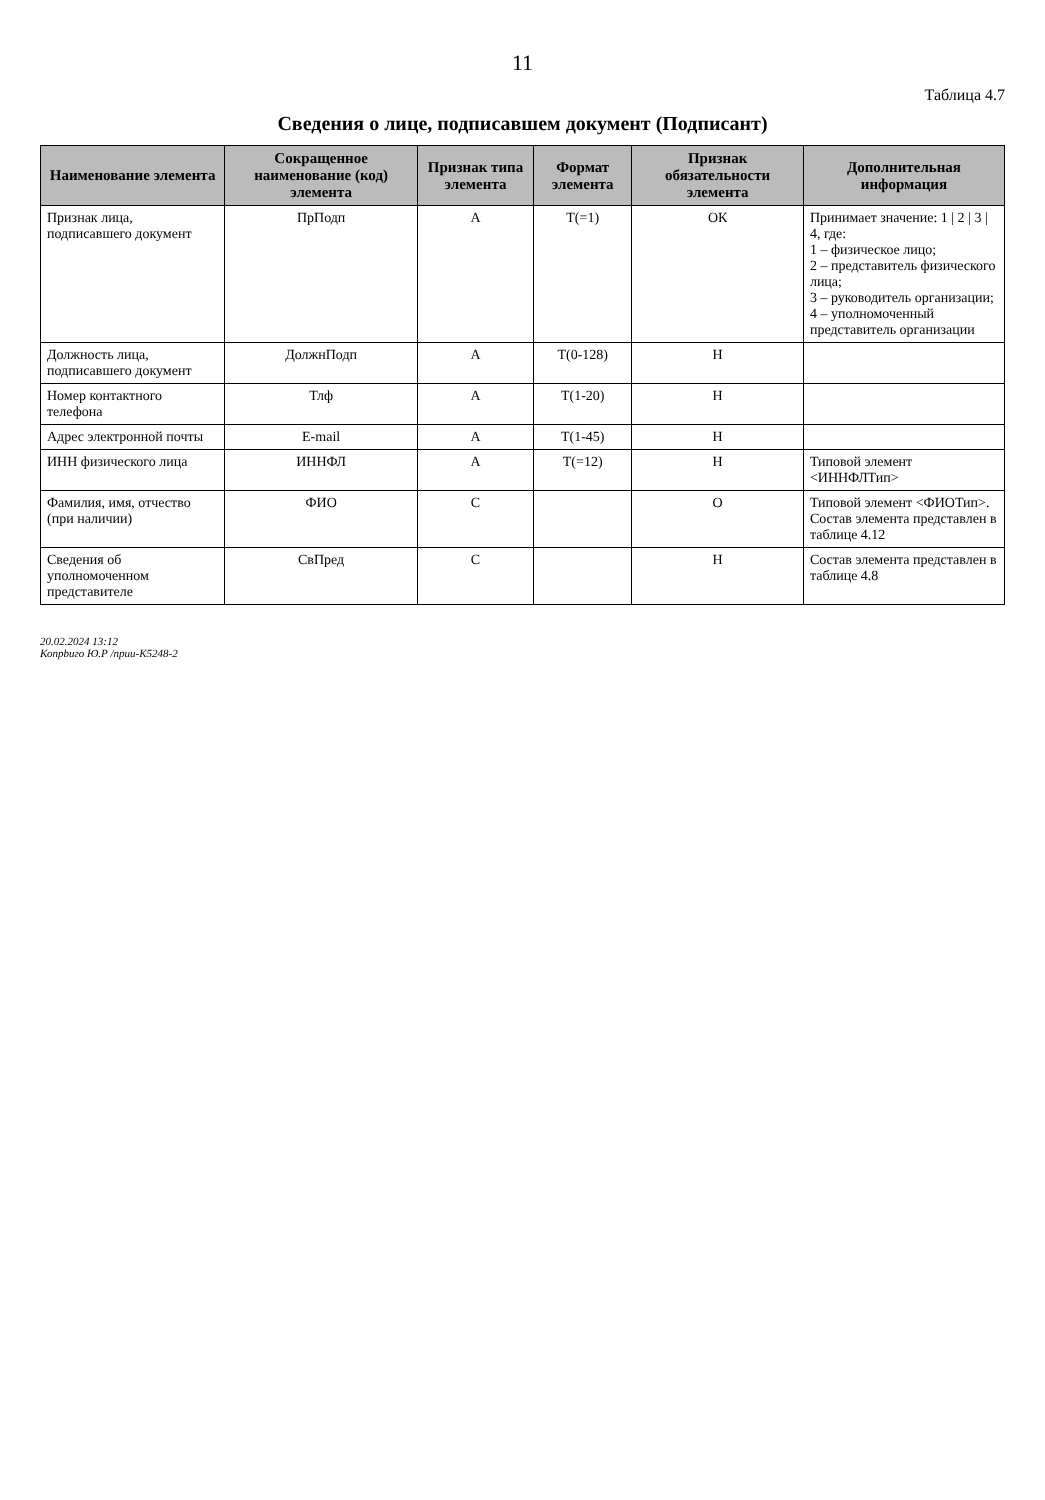11
Таблица 4.7
Сведения о лице, подписавшем документ (Подписант)
| Наименование элемента | Сокращенное наименование (код) элемента | Признак типа элемента | Формат элемента | Признак обязательности элемента | Дополнительная информация |
| --- | --- | --- | --- | --- | --- |
| Признак лица, подписавшего документ | ПрПодп | А | Т(=1) | ОК | Принимает значение: 1 / 2 / 3 / 4, где: 1 – физическое лицо; 2 – представитель физического лица; 3 – руководитель организации; 4 – уполномоченный представитель организации |
| Должность лица, подписавшего документ | ДолжнПодп | А | Т(0-128) | Н | |
| Номер контактного телефона | Тлф | А | Т(1-20) | Н | |
| Адрес электронной почты | E-mail | А | Т(1-45) | Н | |
| ИНН физического лица | ИННФЛ | А | Т(=12) | Н | Типовой элемент <ИННФЛТип> |
| Фамилия, имя, отчество (при наличии) | ФИО | С | | О | Типовой элемент <ФИОТип>. Состав элемента представлен в таблице 4.12 |
| Сведения об уполномоченном представителе | СвПред | С | | Н | Состав элемента представлен в таблице 4.8 |
20.02.2024 13:12
Копрbuго Ю.Р /пpuu-K5248-2